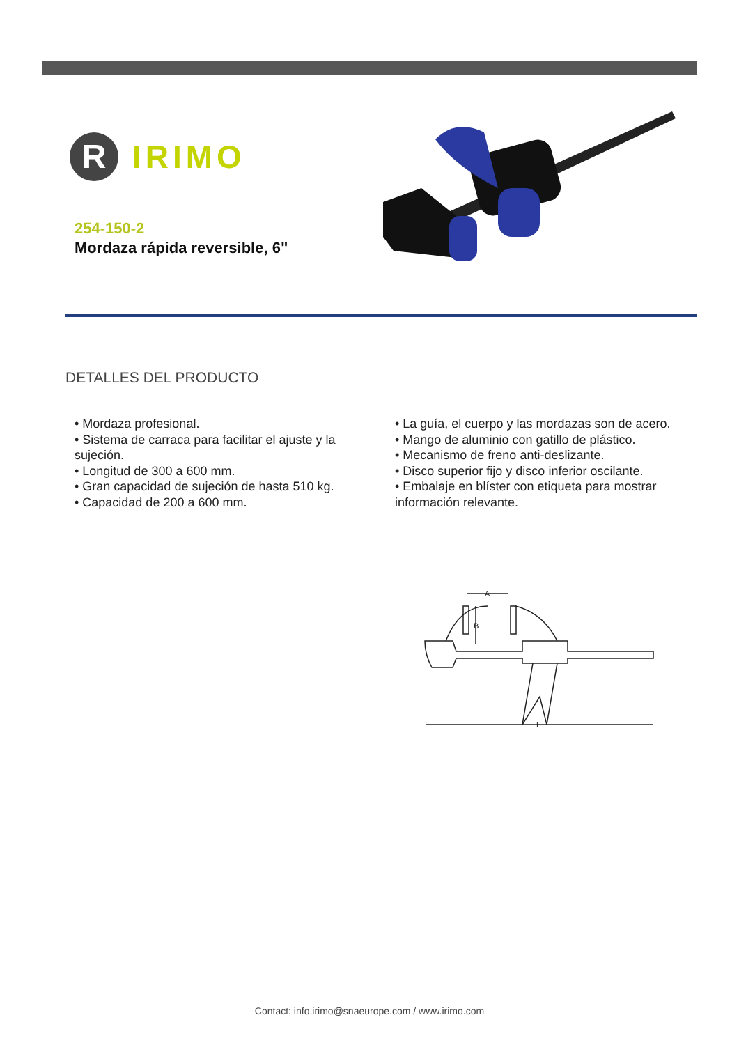R
IRIMO
254-150-2
Mordaza rápida reversible, 6"
DETALLES DEL PRODUCTO
• Mordaza profesional.
• Sistema de carraca para facilitar el ajuste y la sujeción.
• Longitud de 300 a 600 mm.
• Gran capacidad de sujeción de hasta 510 kg.
• Capacidad de 200 a 600 mm.
• La guía, el cuerpo y las mordazas son de acero.
• Mango de aluminio con gatillo de plástico.
• Mecanismo de freno anti-deslizante.
• Disco superior fijo y disco inferior oscilante.
• Embalaje en blíster con etiqueta para mostrar información relevante.
A
B
L
Contact: info.irimo@snaeurope.com / www.irimo.com